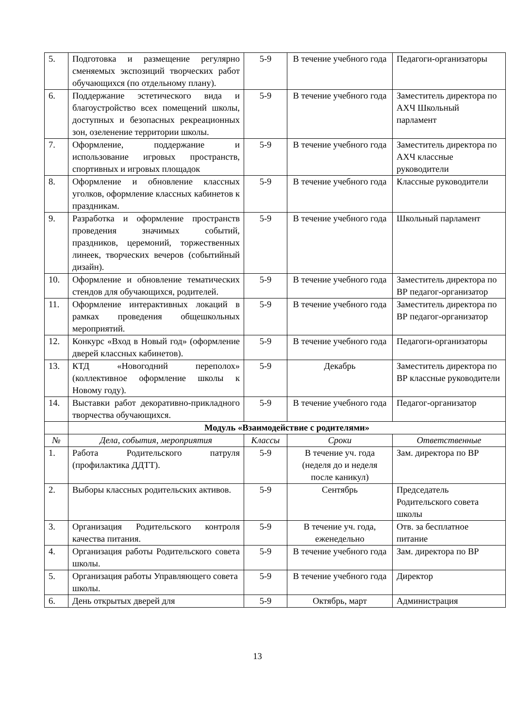| 5. | Подготовка и размещение регулярно сменяемых экспозиций творческих работ обучающихся (по отдельному плану). | 5-9 | В течение учебного года | Педагоги-организаторы |
| 6. | Поддержание эстетического вида и благоустройство всех помещений школы, доступных и безопасных рекреационных зон, озеленение территории школы. | 5-9 | В течение учебного года | Заместитель директора по АХЧ Школьный парламент |
| 7. | Оформление, поддержание и использование игровых пространств, спортивных и игровых площадок | 5-9 | В течение учебного года | Заместитель директора по АХЧ классные руководители |
| 8. | Оформление и обновление классных уголков, оформление классных кабинетов к праздникам. | 5-9 | В течение учебного года | Классные руководители |
| 9. | Разработка и оформление пространств проведения значимых событий, праздников, церемоний, торжественных линеек, творческих вечеров (событийный дизайн). | 5-9 | В течение учебного года | Школьный парламент |
| 10. | Оформление и обновление тематических стендов для обучающихся, родителей. | 5-9 | В течение учебного года | Заместитель директора по ВР педагог-организатор |
| 11. | Оформление интерактивных локаций в рамках проведения общешкольных мероприятий. | 5-9 | В течение учебного года | Заместитель директора по ВР педагог-организатор |
| 12. | Конкурс «Вход в Новый год» (оформление дверей классных кабинетов). | 5-9 | В течение учебного года | Педагоги-организаторы |
| 13. | КТД «Новогодний переполох» (коллективное оформление школы к Новому году). | 5-9 | Декабрь | Заместитель директора по ВР классные руководители |
| 14. | Выставки работ декоративно-прикладного творчества обучающихся. | 5-9 | В течение учебного года | Педагог-организатор |
| | Модуль «Взаимодействие с родителями» | | | |
| № | Дела, события, мероприятия | Классы | Сроки | Ответственные |
| 1. | Работа Родительского патруля (профилактика ДДТТ). | 5-9 | В течение уч. года (неделя до и неделя после каникул) | Зам. директора по ВР |
| 2. | Выборы классных родительских активов. | 5-9 | Сентябрь | Председатель Родительского совета школы |
| 3. | Организация Родительского контроля качества питания. | 5-9 | В течение уч. года, еженедельно | Отв. за бесплатное питание |
| 4. | Организация работы Родительского совета школы. | 5-9 | В течение учебного года | Зам. директора по ВР |
| 5. | Организация работы Управляющего совета школы. | 5-9 | В течение учебного года | Директор |
| 6. | День открытых дверей для | 5-9 | Октябрь, март | Администрация |
13